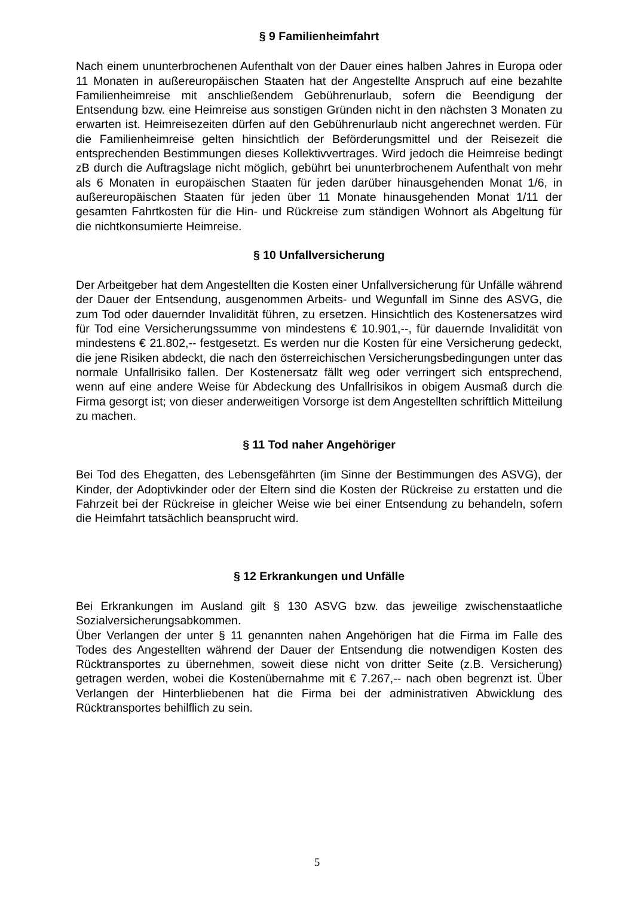§ 9 Familienheimfahrt
Nach einem ununterbrochenen Aufenthalt von der Dauer eines halben Jahres in Europa oder 11 Monaten in außereuropäischen Staaten hat der Angestellte Anspruch auf eine bezahlte Familienheimreise mit anschließendem Gebührenurlaub, sofern die Beendigung der Entsendung bzw. eine Heimreise aus sonstigen Gründen nicht in den nächsten 3 Monaten zu erwarten ist. Heimreisezeiten dürfen auf den Gebührenurlaub nicht angerechnet werden. Für die Familienheimreise gelten hinsichtlich der Beförderungsmittel und der Reisezeit die entsprechenden Bestimmungen dieses Kollektivvertrages. Wird jedoch die Heimreise bedingt zB durch die Auftragslage nicht möglich, gebührt bei ununterbrochenem Aufenthalt von mehr als 6 Monaten in europäischen Staaten für jeden darüber hinausgehenden Monat 1/6, in außereuropäischen Staaten für jeden über 11 Monate hinausgehenden Monat 1/11 der gesamten Fahrtkosten für die Hin- und Rückreise zum ständigen Wohnort als Abgeltung für die nichtkonsumierte Heimreise.
§ 10 Unfallversicherung
Der Arbeitgeber hat dem Angestellten die Kosten einer Unfallversicherung für Unfälle während der Dauer der Entsendung, ausgenommen Arbeits- und Wegunfall im Sinne des ASVG, die zum Tod oder dauernder Invalidität führen, zu ersetzen. Hinsichtlich des Kostenersatzes wird für Tod eine Versicherungssumme von mindestens € 10.901,--, für dauernde Invalidität von mindestens € 21.802,-- festgesetzt. Es werden nur die Kosten für eine Versicherung gedeckt, die jene Risiken abdeckt, die nach den österreichischen Versicherungsbedingungen unter das normale Unfallrisiko fallen. Der Kostenersatz fällt weg oder verringert sich entsprechend, wenn auf eine andere Weise für Abdeckung des Unfallrisikos in obigem Ausmaß durch die Firma gesorgt ist; von dieser anderweitigen Vorsorge ist dem Angestellten schriftlich Mitteilung zu machen.
§ 11 Tod naher Angehöriger
Bei Tod des Ehegatten, des Lebensgefährten (im Sinne der Bestimmungen des ASVG), der Kinder, der Adoptivkinder oder der Eltern sind die Kosten der Rückreise zu erstatten und die Fahrzeit bei der Rückreise in gleicher Weise wie bei einer Entsendung zu behandeln, sofern die Heimfahrt tatsächlich beansprucht wird.
§ 12 Erkrankungen und Unfälle
Bei Erkrankungen im Ausland gilt § 130 ASVG bzw. das jeweilige zwischenstaatliche Sozialversicherungsabkommen.
Über Verlangen der unter § 11 genannten nahen Angehörigen hat die Firma im Falle des Todes des Angestellten während der Dauer der Entsendung die notwendigen Kosten des Rücktransportes zu übernehmen, soweit diese nicht von dritter Seite (z.B. Versicherung) getragen werden, wobei die Kostenübernahme mit € 7.267,-- nach oben begrenzt ist. Über Verlangen der Hinterbliebenen hat die Firma bei der administrativen Abwicklung des Rücktransportes behilflich zu sein.
5